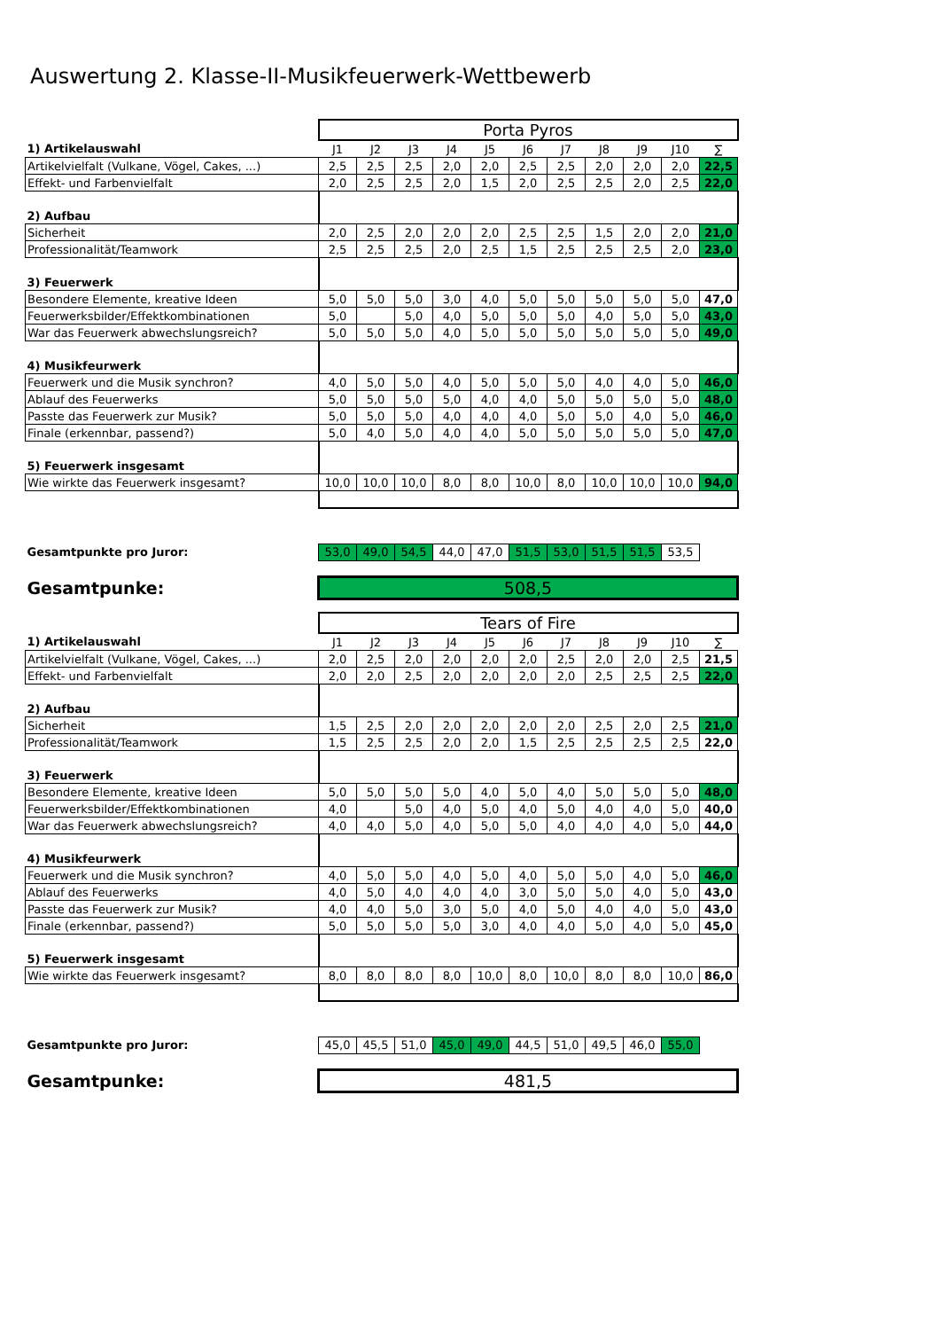Auswertung 2. Klasse-II-Musikfeuerwerk-Wettbewerb
| | Porta Pyros | | | | | | | | | | |
| 1) Artikelauswahl | J1 | J2 | J3 | J4 | J5 | J6 | J7 | J8 | J9 | J10 | ∑ |
| Artikelvielfalt (Vulkane, Vögel, Cakes, ...) | 2,5 | 2,5 | 2,5 | 2,0 | 2,0 | 2,5 | 2,5 | 2,0 | 2,0 | 2,0 | 22,5 |
| Effekt- und Farbenvielfalt | 2,0 | 2,5 | 2,5 | 2,0 | 1,5 | 2,0 | 2,5 | 2,5 | 2,0 | 2,5 | 22,0 |
| 2) Aufbau | | | | | | | | | | | |
| Sicherheit | 2,0 | 2,5 | 2,0 | 2,0 | 2,0 | 2,5 | 2,5 | 1,5 | 2,0 | 2,0 | 21,0 |
| Professionalität/Teamwork | 2,5 | 2,5 | 2,5 | 2,0 | 2,5 | 1,5 | 2,5 | 2,5 | 2,5 | 2,0 | 23,0 |
| 3) Feuerwerk | | | | | | | | | | | |
| Besondere Elemente, kreative Ideen | 5,0 | 5,0 | 5,0 | 3,0 | 4,0 | 5,0 | 5,0 | 5,0 | 5,0 | 5,0 | 47,0 |
| Feuerwerksbilder/Effektkombinationen | 5,0 | | 5,0 | 4,0 | 5,0 | 5,0 | 5,0 | 4,0 | 5,0 | 5,0 | 43,0 |
| War das Feuerwerk abwechslungsreich? | 5,0 | 5,0 | 5,0 | 4,0 | 5,0 | 5,0 | 5,0 | 5,0 | 5,0 | 5,0 | 49,0 |
| 4) Musikfeurwerk | | | | | | | | | | | |
| Feuerwerk und die Musik synchron? | 4,0 | 5,0 | 5,0 | 4,0 | 5,0 | 5,0 | 5,0 | 4,0 | 4,0 | 5,0 | 46,0 |
| Ablauf des Feuerwerks | 5,0 | 5,0 | 5,0 | 5,0 | 4,0 | 4,0 | 5,0 | 5,0 | 5,0 | 5,0 | 48,0 |
| Passte das Feuerwerk zur Musik? | 5,0 | 5,0 | 5,0 | 4,0 | 4,0 | 4,0 | 5,0 | 5,0 | 4,0 | 5,0 | 46,0 |
| Finale (erkennbar, passend?) | 5,0 | 4,0 | 5,0 | 4,0 | 4,0 | 5,0 | 5,0 | 5,0 | 5,0 | 5,0 | 47,0 |
| 5) Feuerwerk insgesamt | | | | | | | | | | | |
| Wie wirkte das Feuerwerk insgesamt? | 10,0 | 10,0 | 10,0 | 8,0 | 8,0 | 10,0 | 8,0 | 10,0 | 10,0 | 10,0 | 94,0 |
| Gesamtpunkte pro Juror: | 53,0 | 49,0 | 54,5 | 44,0 | 47,0 | 51,5 | 53,0 | 51,5 | 51,5 | 53,5 | |
| Gesamtpunke: | 508,5 | | | | | | | | | | |
| | Tears of Fire | | | | | | | | | | |
| 1) Artikelauswahl | J1 | J2 | J3 | J4 | J5 | J6 | J7 | J8 | J9 | J10 | ∑ |
| Artikelvielfalt (Vulkane, Vögel, Cakes, ...) | 2,0 | 2,5 | 2,0 | 2,0 | 2,0 | 2,0 | 2,5 | 2,0 | 2,0 | 2,5 | 21,5 |
| Effekt- und Farbenvielfalt | 2,0 | 2,0 | 2,5 | 2,0 | 2,0 | 2,0 | 2,0 | 2,5 | 2,5 | 2,5 | 22,0 |
| 2) Aufbau | | | | | | | | | | | |
| Sicherheit | 1,5 | 2,5 | 2,0 | 2,0 | 2,0 | 2,0 | 2,0 | 2,5 | 2,0 | 2,5 | 21,0 |
| Professionalität/Teamwork | 1,5 | 2,5 | 2,5 | 2,0 | 2,0 | 1,5 | 2,5 | 2,5 | 2,5 | 2,5 | 22,0 |
| 3) Feuerwerk | | | | | | | | | | | |
| Besondere Elemente, kreative Ideen | 5,0 | 5,0 | 5,0 | 5,0 | 4,0 | 5,0 | 4,0 | 5,0 | 5,0 | 5,0 | 48,0 |
| Feuerwerksbilder/Effektkombinationen | 4,0 | | 5,0 | 4,0 | 5,0 | 4,0 | 5,0 | 4,0 | 4,0 | 5,0 | 40,0 |
| War das Feuerwerk abwechslungsreich? | 4,0 | 4,0 | 5,0 | 4,0 | 5,0 | 5,0 | 4,0 | 4,0 | 4,0 | 5,0 | 44,0 |
| 4) Musikfeurwerk | | | | | | | | | | | |
| Feuerwerk und die Musik synchron? | 4,0 | 5,0 | 5,0 | 4,0 | 5,0 | 4,0 | 5,0 | 5,0 | 4,0 | 5,0 | 46,0 |
| Ablauf des Feuerwerks | 4,0 | 5,0 | 4,0 | 4,0 | 4,0 | 3,0 | 5,0 | 5,0 | 4,0 | 5,0 | 43,0 |
| Passte das Feuerwerk zur Musik? | 4,0 | 4,0 | 5,0 | 3,0 | 5,0 | 4,0 | 5,0 | 4,0 | 4,0 | 5,0 | 43,0 |
| Finale (erkennbar, passend?) | 5,0 | 5,0 | 5,0 | 5,0 | 3,0 | 4,0 | 4,0 | 5,0 | 4,0 | 5,0 | 45,0 |
| 5) Feuerwerk insgesamt | | | | | | | | | | | |
| Wie wirkte das Feuerwerk insgesamt? | 8,0 | 8,0 | 8,0 | 8,0 | 10,0 | 8,0 | 10,0 | 8,0 | 8,0 | 10,0 | 86,0 |
| Gesamtpunkte pro Juror: | 45,0 | 45,5 | 51,0 | 45,0 | 49,0 | 44,5 | 51,0 | 49,5 | 46,0 | 55,0 | |
| Gesamtpunke: | 481,5 | | | | | | | | | | |